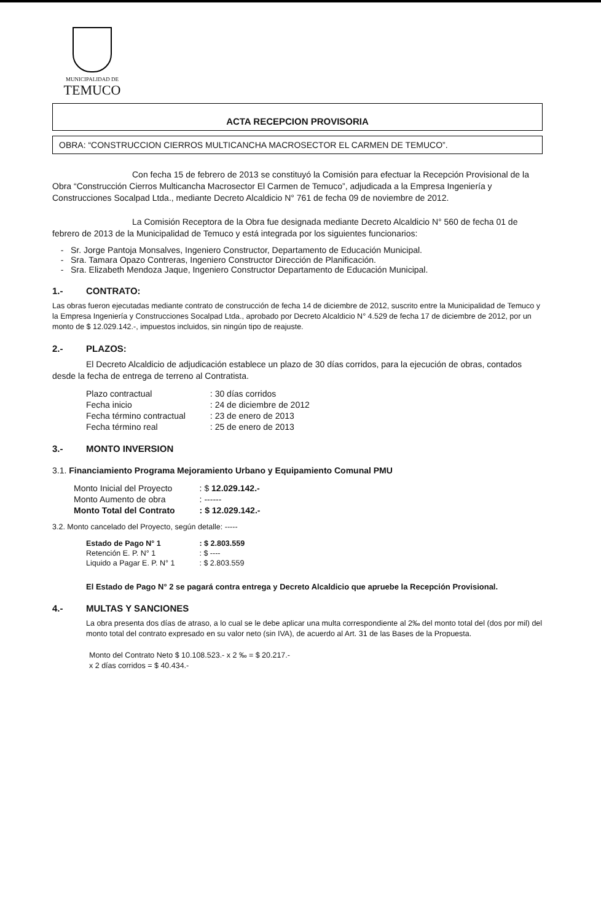MUNICIPALIDAD DE
TEMUCO
ACTA RECEPCION PROVISORIA
OBRA: “CONSTRUCCION CIERROS MULTICANCHA MACROSECTOR EL CARMEN DE TEMUCO”.
Con fecha 15 de febrero de 2013 se constituyó la Comisión para efectuar la Recepción Provisional de la Obra “Construcción Cierros Multicancha Macrosector El Carmen de Temuco”, adjudicada a la Empresa Ingeniería y Construcciones Socalpad Ltda., mediante Decreto Alcaldicio N° 761 de fecha 09 de noviembre de 2012.
La Comisión Receptora de la Obra fue designada mediante Decreto Alcaldicio N° 560 de fecha 01 de febrero de 2013 de la Municipalidad de Temuco y está integrada por los siguientes funcionarios:
Sr. Jorge Pantoja Monsalves, Ingeniero Constructor, Departamento de Educación Municipal.
Sra. Tamara Opazo Contreras, Ingeniero Constructor Dirección de Planificación.
Sra. Elizabeth Mendoza Jaque, Ingeniero Constructor Departamento de Educación Municipal.
1.- CONTRATO:
Las obras fueron ejecutadas mediante contrato de construcción de fecha 14 de diciembre de 2012, suscrito entre la Municipalidad de Temuco y la Empresa Ingeniería y Construcciones Socalpad Ltda., aprobado por Decreto Alcaldicio N° 4.529 de fecha 17 de diciembre de 2012, por un monto de $ 12.029.142.-, impuestos incluidos, sin ningún tipo de reajuste.
2.- PLAZOS:
El Decreto Alcaldicio de adjudicación establece un plazo de 30 días corridos, para la ejecución de obras, contados desde la fecha de entrega de terreno al Contratista.
| Plazo contractual | : 30 días corridos |
| Fecha inicio | : 24 de diciembre de 2012 |
| Fecha término contractual | : 23 de enero de 2013 |
| Fecha término real | : 25 de enero de 2013 |
3.- MONTO INVERSION
3.1. Financiamiento Programa Mejoramiento Urbano y Equipamiento Comunal PMU
| Monto Inicial del Proyecto | : $ 12.029.142.- |
| Monto Aumento de obra | : ------ |
| Monto Total del Contrato | : $ 12.029.142.- |
3.2. Monto cancelado del Proyecto, según detalle: -----
| Estado de Pago N° 1 | : $ 2.803.559 |
| Retención E. P. N° 1 | : $ ---- |
| Liquido a Pagar E. P. N° 1 | : $ 2.803.559 |
El Estado de Pago N° 2 se pagará contra entrega y Decreto Alcaldicio que apruebe la Recepción Provisional.
4.- MULTAS Y SANCIONES
La obra presenta dos días de atraso, a lo cual se le debe aplicar una multa correspondiente al 2‰ del monto total del (dos por mil) del monto total del contrato expresado en su valor neto (sin IVA), de acuerdo al Art. 31 de las Bases de la Propuesta.
Monto del Contrato Neto $ 10.108.523.- x 2 ‰ = $ 20.217.-
x 2 días corridos = $ 40.434.-